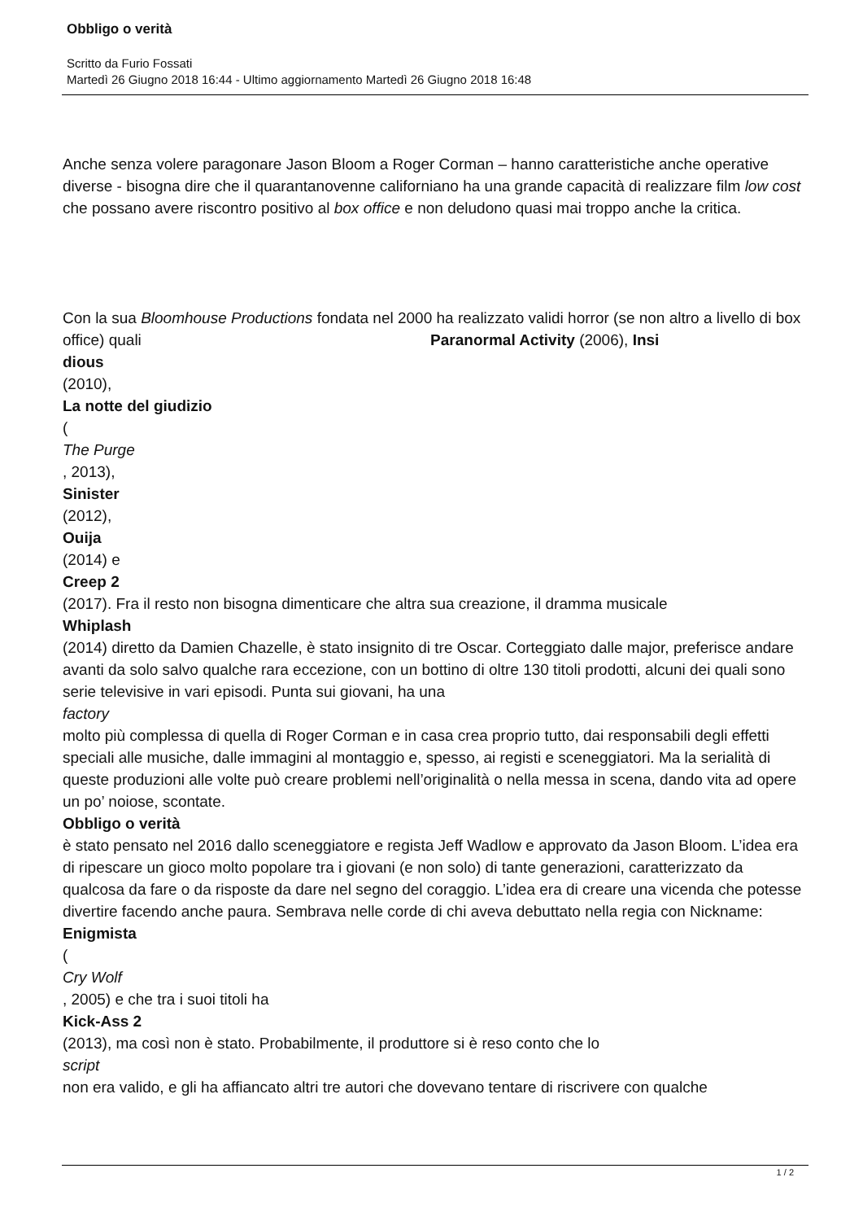Obbligo o verità
Scritto da Furio Fossati
Martedì 26 Giugno 2018 16:44 - Ultimo aggiornamento Martedì 26 Giugno 2018 16:48
Anche senza volere paragonare Jason Bloom a Roger Corman – hanno caratteristiche anche operative diverse - bisogna dire che il quarantanovenne californiano ha una grande capacità di realizzare film low cost che possano avere riscontro positivo al box office e non deludono quasi mai troppo anche la critica.
Con la sua Bloomhouse Productions fondata nel 2000 ha realizzato validi horror (se non altro a livello di box office) quali Paranormal Activity (2006), Insi
dious
(2010),
La notte del giudizio
(
The Purge
, 2013),
Sinister
(2012),
Ouija
(2014) e
Creep 2
(2017). Fra il resto non bisogna dimenticare che altra sua creazione, il dramma musicale
Whiplash
(2014) diretto da Damien Chazelle, è stato insignito di tre Oscar. Corteggiato dalle major, preferisce andare avanti da solo salvo qualche rara eccezione, con un bottino di oltre 130 titoli prodotti, alcuni dei quali sono serie televisive in vari episodi. Punta sui giovani, ha una
factory
molto più complessa di quella di Roger Corman e in casa crea proprio tutto, dai responsabili degli effetti speciali alle musiche, dalle immagini al montaggio e, spesso, ai registi e sceneggiatori. Ma la serialità di queste produzioni alle volte può creare problemi nell’originalità o nella messa in scena, dando vita ad opere un po’ noiose, scontate.
Obbligo o verità
è stato pensato nel 2016 dallo sceneggiatore e regista Jeff Wadlow e approvato da Jason Bloom. L’idea era di ripescare un gioco molto popolare tra i giovani (e non solo) di tante generazioni, caratterizzato da qualcosa da fare o da risposte da dare nel segno del coraggio. L’idea era di creare una vicenda che potesse divertire facendo anche paura. Sembrava nelle corde di chi aveva debuttato nella regia con Nickname:
Enigmista
(
Cry Wolf
, 2005) e che tra i suoi titoli ha
Kick-Ass 2
(2013), ma così non è stato. Probabilmente, il produttore si è reso conto che lo
script
non era valido, e gli ha affiancato altri tre autori che dovevano tentare di riscrivere con qualche
1 / 2